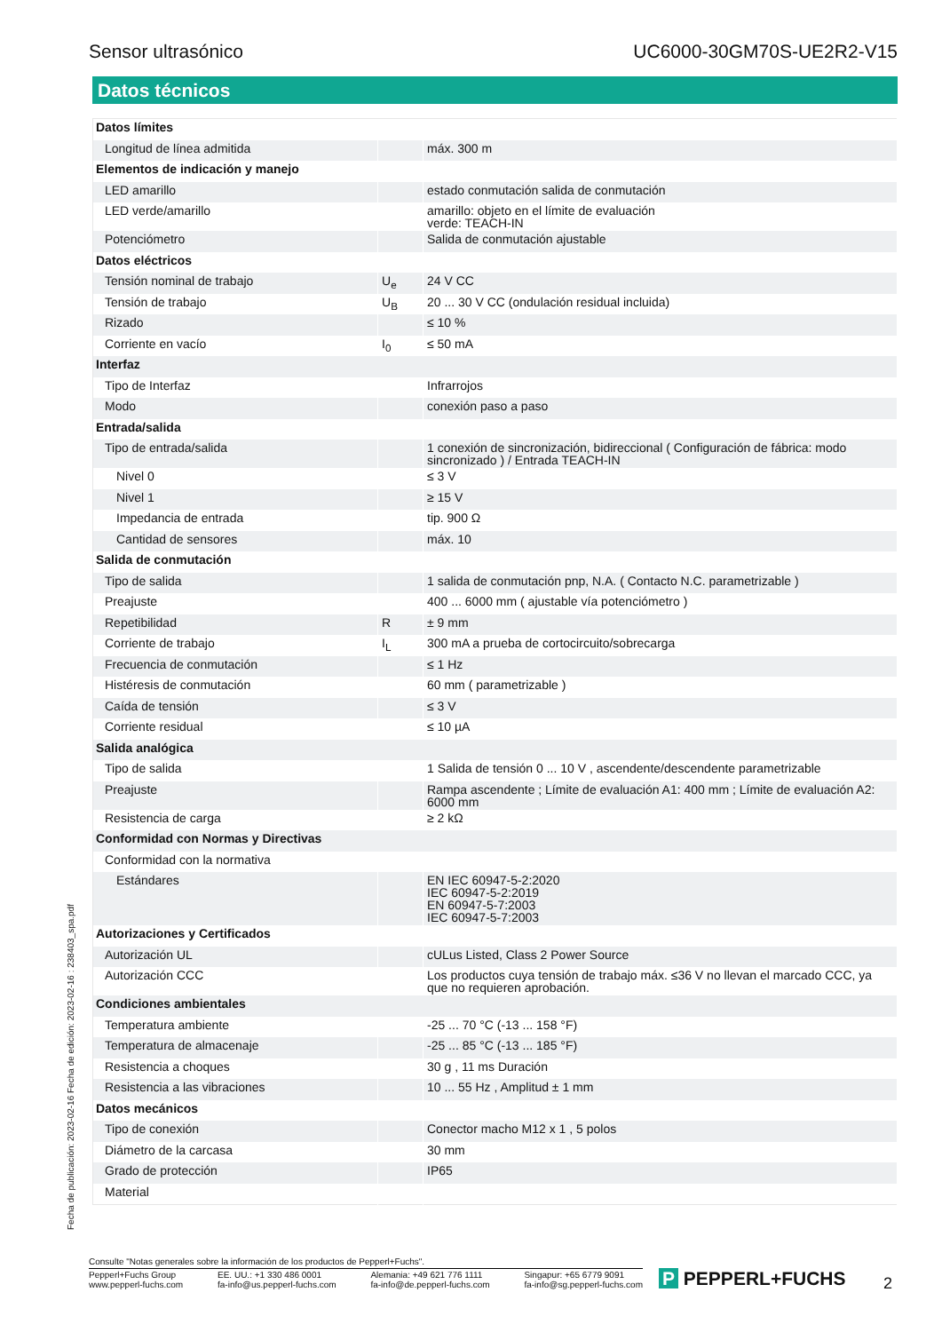Sensor ultrasónico UC6000-30GM70S-UE2R2-V15
Datos técnicos
| Datos límites | | |
| Longitud de línea admitida | | máx. 300 m |
| Elementos de indicación y manejo | | |
| LED amarillo | | estado conmutación salida de conmutación |
| LED verde/amarillo | | amarillo: objeto en el límite de evaluación verde: TEACH-IN |
| Potenciómetro | | Salida de conmutación ajustable |
| Datos eléctricos | | |
| Tensión nominal de trabajo | U<sub>e</sub> | 24 V CC |
| Tensión de trabajo | U<sub>B</sub> | 20 ... 30 V CC (ondulación residual incluida) |
| Rizado | | ≤ 10 % |
| Corriente en vacío | I<sub>0</sub> | ≤ 50 mA |
| Interfaz | | |
| Tipo de Interfaz | | Infrarrojos |
| Modo | | conexión paso a paso |
| Entrada/salida | | |
| Tipo de entrada/salida | | 1 conexión de sincronización, bidireccional ( Configuración de fábrica: modo sincronizado ) / Entrada TEACH-IN |
| Nivel 0 | | ≤ 3 V |
| Nivel 1 | | ≥ 15 V |
| Impedancia de entrada | | tip. 900 Ω |
| Cantidad de sensores | | máx. 10 |
| Salida de conmutación | | |
| Tipo de salida | | 1 salida de conmutación pnp, N.A. ( Contacto N.C. parametrizable ) |
| Preajuste | | 400 ... 6000 mm ( ajustable vía potenciómetro ) |
| Repetibilidad | R | ± 9 mm |
| Corriente de trabajo | I<sub>L</sub> | 300 mA a prueba de cortocircuito/sobrecarga |
| Frecuencia de conmutación | | ≤ 1 Hz |
| Histéresis de conmutación | | 60 mm ( parametrizable ) |
| Caída de tensión | | ≤ 3 V |
| Corriente residual | | ≤ 10 µA |
| Salida analógica | | |
| Tipo de salida | | 1 Salida de tensión 0 ... 10 V , ascendente/descendente parametrizable |
| Preajuste | | Rampa ascendente ; Límite de evaluación A1: 400 mm ; Límite de evaluación A2: 6000 mm |
| Resistencia de carga | | ≥ 2 kΩ |
| Conformidad con Normas y Directivas | | |
| Conformidad con la normativa | | |
| Estándares | | EN IEC 60947-5-2:2020 IEC 60947-5-2:2019 EN 60947-5-7:2003 IEC 60947-5-7:2003 |
| Autorizaciones y Certificados | | |
| Autorización UL | | cULus Listed, Class 2 Power Source |
| Autorización CCC | | Los productos cuya tensión de trabajo máx. ≤36 V no llevan el marcado CCC, ya que no requieren aprobación. |
| Condiciones ambientales | | |
| Temperatura ambiente | | -25 ... 70 °C (-13 ... 158 °F) |
| Temperatura de almacenaje | | -25 ... 85 °C (-13 ... 185 °F) |
| Resistencia a choques | | 30 g , 11 ms Duración |
| Resistencia a las vibraciones | | 10 ... 55 Hz , Amplitud ± 1 mm |
| Datos mecánicos | | |
| Tipo de conexión | | Conector macho M12 x 1 , 5 polos |
| Diámetro de la carcasa | | 30 mm |
| Grado de protección | | IP65 |
| Material | | |
Fecha de publicación: 2023-02-16 Fecha de edición: 2023-02-16 : 238403_spa.pdf
Consulte "Notas generales sobre la información de los productos de Pepperl+Fuchs".
Pepperl+Fuchs Group
www.pepperl-fuchs.com EE. UU.: +1 330 486 0001
fa-info@us.pepperl-fuchs.com Alemania: +49 621 776 1111
fa-info@de.pepperl-fuchs.com Singapur: +65 6779 9091
fa-info@sg.pepperl-fuchs.com
P PEPPERL+FUCHS 2